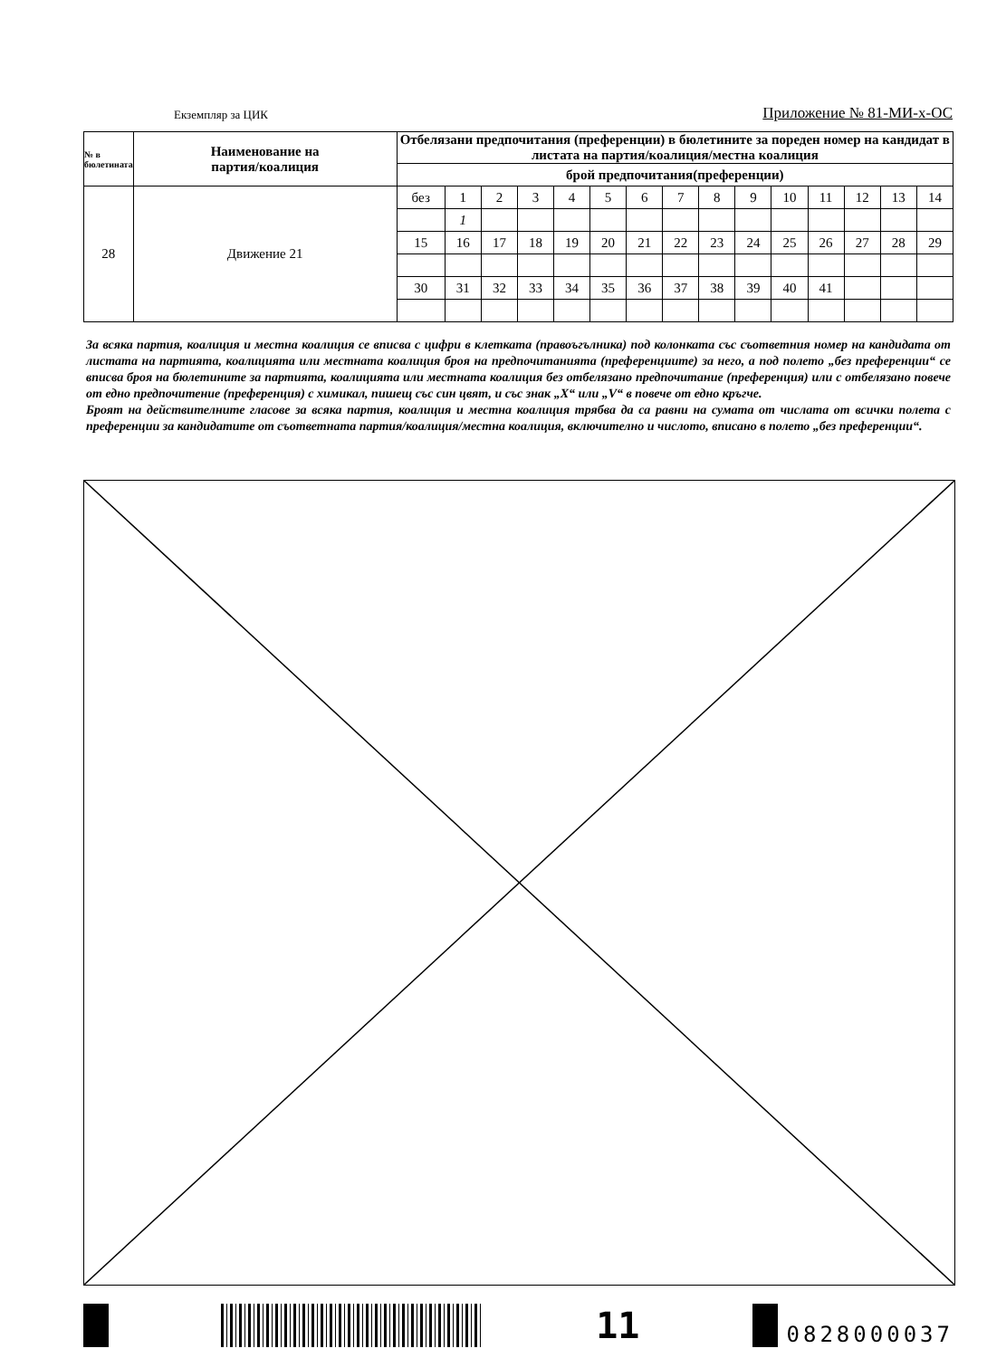Екземпляр за ЦИК Приложение № 81-МИ-х-ОС
| № в бюлетината | Наименование на партия/коалиция | Отбелязани предпочитания (преференции) в бюлетините за пореден номер на кандидат в листата на партия/коалиция/местна коалиция | | | | | | | | | | | | | | |
| --- | --- | --- | --- | --- | --- | --- | --- | --- | --- | --- | --- | --- | --- | --- | --- | --- |
| | | брой предпочитания(преференции) | | | | | | | | | | | | | | |
| 28 | Движение 21 | без | 1 | 2 | 3 | 4 | 5 | 6 | 7 | 8 | 9 | 10 | 11 | 12 | 13 | 14 |
| | | | 1 | | | | | | | | | | | | | |
| | | 15 | 16 | 17 | 18 | 19 | 20 | 21 | 22 | 23 | 24 | 25 | 26 | 27 | 28 | 29 |
| | | 30 | 31 | 32 | 33 | 34 | 35 | 36 | 37 | 38 | 39 | 40 | 41 | | | |
За всяка партия, коалиция и местна коалиция се вписва с цифри в клетката (правоъгълника) под колонката със съответния номер на кандидата от листата на партията, коалицията или местната коалиция броя на предпочитанията (преференциите) за него, а под полето „без преференции“ се вписва броя на бюлетините за партията, коалицията или местната коалиция без отбелязано предпочитание (преференция) или с отбелязано повече от едно предпочитение (преференция) с химикал, пишещ със син цвят, и със знак „X“ или „V“ в повече от едно кръгче.
Броят на действителните гласове за всяка партия, коалиция и местна коалиция трябва да са равни на сумата от числата от всички полета с преференции за кандидатите от съответната партия/коалиция/местна коалиция, включително и числото, вписано в полето „без преференции“.
11
0828000037